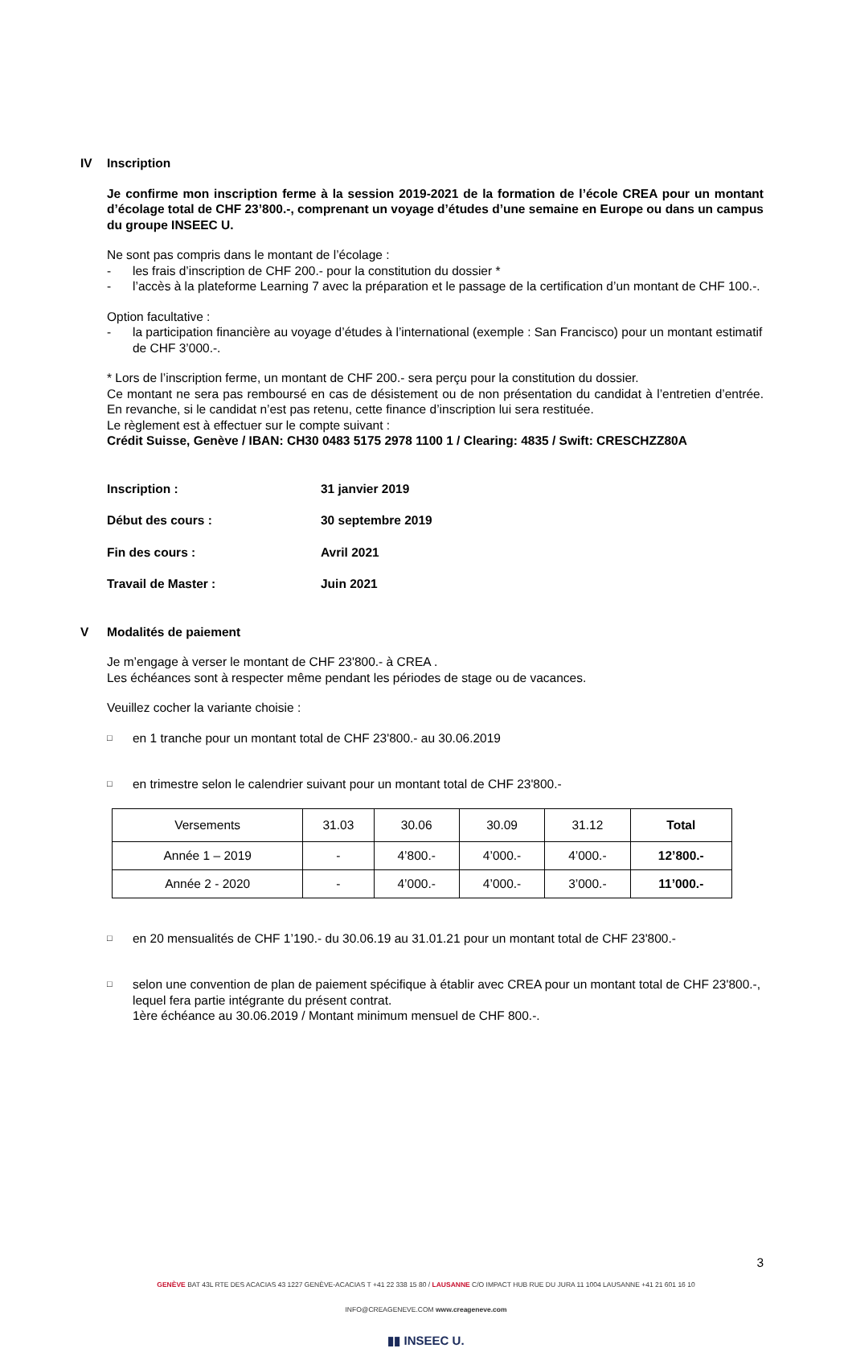IV Inscription
Je confirme mon inscription ferme à la session 2019-2021 de la formation de l’école CREA pour un montant d’écolage total de CHF 23’800.-, comprenant un voyage d’études d’une semaine en Europe ou dans un campus du groupe INSEEC U.
Ne sont pas compris dans le montant de l’écolage :
- les frais d’inscription de CHF 200.- pour la constitution du dossier *
- l’accès à la plateforme Learning 7 avec la préparation et le passage de la certification d’un montant de CHF 100.-.
Option facultative :
- la participation financière au voyage d’études à l’international (exemple : San Francisco) pour un montant estimatif de CHF 3’000.-.
* Lors de l’inscription ferme, un montant de CHF 200.- sera perçu pour la constitution du dossier.
Ce montant ne sera pas remboursé en cas de désistement ou de non présentation du candidat à l’entretien d’entrée. En revanche, si le candidat n’est pas retenu, cette finance d’inscription lui sera restituée.
Le règlement est à effectuer sur le compte suivant :
Crédit Suisse, Genève / IBAN: CH30 0483 5175 2978 1100 1 / Clearing: 4835 / Swift: CRESCHZZ80A
Inscription :
31 janvier 2019
Début des cours :
30 septembre 2019
Fin des cours :
Avril 2021
Travail de Master :
Juin 2021
V Modalités de paiement
Je m’engage à verser le montant de CHF 23'800.- à CREA .
Les échéances sont à respecter même pendant les périodes de stage ou de vacances.
Veuillez cocher la variante choisie :
□ en 1 tranche pour un montant total de CHF 23'800.- au 30.06.2019
□ en trimestre selon le calendrier suivant pour un montant total de CHF 23'800.-
| Versements | 31.03 | 30.06 | 30.09 | 31.12 | Total |
| Année 1 – 2019 | - | 4’800.- | 4’000.- | 4’000.- | 12’800.- |
| Année 2 - 2020 | - | 4’000.- | 4’000.- | 3’000.- | 11’000.- |
□ en 20 mensualités de CHF 1’190.- du 30.06.19 au 31.01.21 pour un montant total de CHF 23'800.-
□
selon une convention de plan de paiement spécifique à établir avec CREA pour un montant total de CHF 23'800.-, lequel fera partie intégrante du présent contrat.
1ère échéance au 30.06.2019 / Montant minimum mensuel de CHF 800.-.
3
GENÈVE BAT 43L RTE DES ACACIAS 43 1227 GENÈVE-ACACIAS T +41 22 338 15 80 / LAUSANNE C/O IMPACT HUB RUE DU JURA 11 1004 LAUSANNE +41 21 601 16 10
INFO@CREAGENEVE.COM www.creageneve.com
▮▮ INSEEC U.